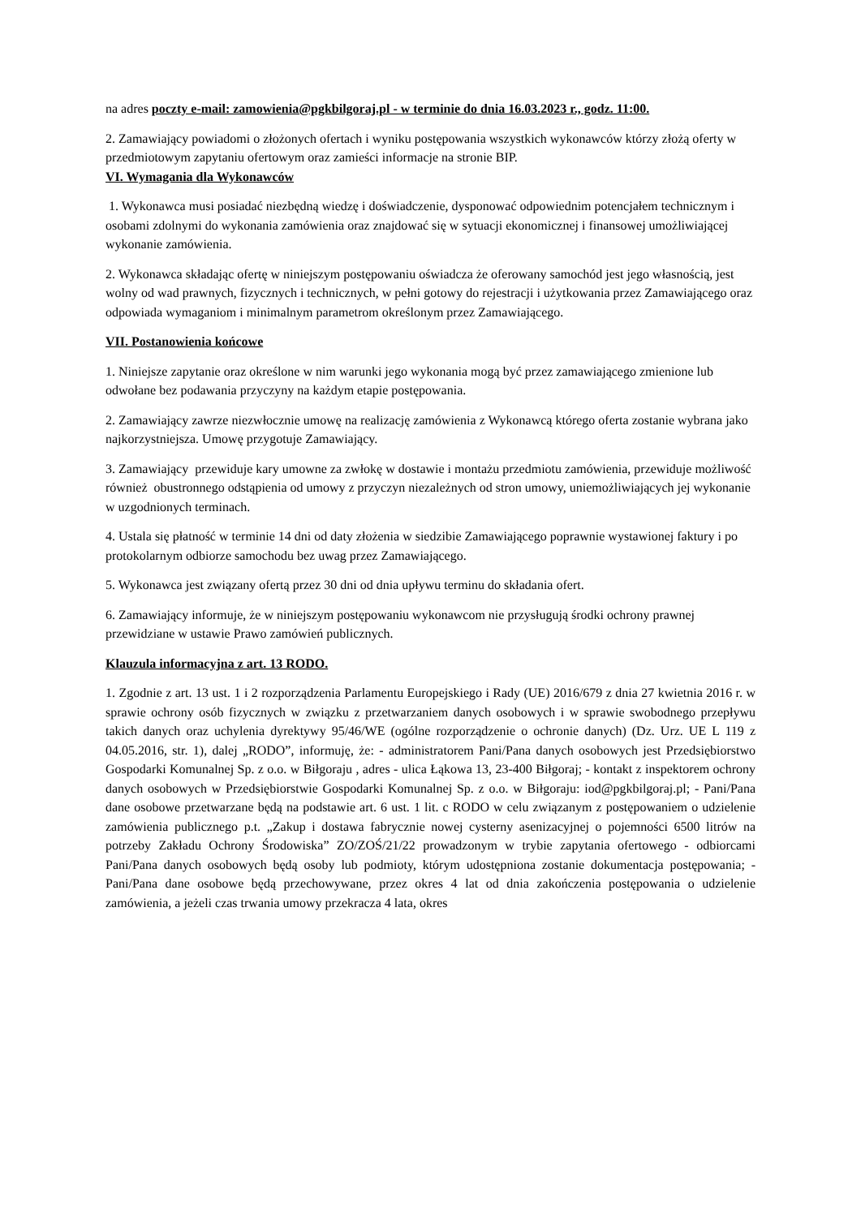na adres poczty e-mail: zamowienia@pgkbilgoraj.pl - w terminie do dnia 16.03.2023 r., godz. 11:00.
2. Zamawiający powiadomi o złożonych ofertach i wyniku postępowania wszystkich wykonawców którzy złożą oferty w przedmiotowym zapytaniu ofertowym oraz zamieści informacje na stronie BIP.
VI. Wymagania dla Wykonawców
1. Wykonawca musi posiadać niezbędną wiedzę i doświadczenie, dysponować odpowiednim potencjałem technicznym i osobami zdolnymi do wykonania zamówienia oraz znajdować się w sytuacji ekonomicznej i finansowej umożliwiającej wykonanie zamówienia.
2. Wykonawca składając ofertę w niniejszym postępowaniu oświadcza że oferowany samochód jest jego własnością, jest wolny od wad prawnych, fizycznych i technicznych, w pełni gotowy do rejestracji i użytkowania przez Zamawiającego oraz odpowiada wymaganiom i minimalnym parametrom określonym przez Zamawiającego.
VII. Postanowienia końcowe
1. Niniejsze zapytanie oraz określone w nim warunki jego wykonania mogą być przez zamawiającego zmienione lub odwołane bez podawania przyczyny na każdym etapie postępowania.
2. Zamawiający zawrze niezwłocznie umowę na realizację zamówienia z Wykonawcą którego oferta zostanie wybrana jako najkorzystniejsza. Umowę przygotuje Zamawiający.
3. Zamawiający przewiduje kary umowne za zwłokę w dostawie i montażu przedmiotu zamówienia, przewiduje możliwość również obustronnego odstąpienia od umowy z przyczyn niezależnych od stron umowy, uniemożliwiających jej wykonanie w uzgodnionych terminach.
4. Ustala się płatność w terminie 14 dni od daty złożenia w siedzibie Zamawiającego poprawnie wystawionej faktury i po protokolarnym odbiorze samochodu bez uwag przez Zamawiającego.
5. Wykonawca jest związany ofertą przez 30 dni od dnia upływu terminu do składania ofert.
6. Zamawiający informuje, że w niniejszym postępowaniu wykonawcom nie przysługują środki ochrony prawnej przewidziane w ustawie Prawo zamówień publicznych.
Klauzula informacyjna z art. 13 RODO.
1. Zgodnie z art. 13 ust. 1 i 2 rozporządzenia Parlamentu Europejskiego i Rady (UE) 2016/679 z dnia 27 kwietnia 2016 r. w sprawie ochrony osób fizycznych w związku z przetwarzaniem danych osobowych i w sprawie swobodnego przepływu takich danych oraz uchylenia dyrektywy 95/46/WE (ogólne rozporządzenie o ochronie danych) (Dz. Urz. UE L 119 z 04.05.2016, str. 1), dalej „RODO”, informuję, że: - administratorem Pani/Pana danych osobowych jest Przedsiębiorstwo Gospodarki Komunalnej Sp. z o.o. w Biłgoraju , adres - ulica Łąkowa 13, 23-400 Biłgoraj; - kontakt z inspektorem ochrony danych osobowych w Przedsiębiorstwie Gospodarki Komunalnej Sp. z o.o. w Biłgoraju: iod@pgkbilgoraj.pl; - Pani/Pana dane osobowe przetwarzane będą na podstawie art. 6 ust. 1 lit. c RODO w celu związanym z postępowaniem o udzielenie zamówienia publicznego p.t. „Zakup i dostawa fabrycznie nowej cysterny asenizacyjnej o pojemności 6500 litrów na potrzeby Zakładu Ochrony Środowiska” ZO/ZOŚ/21/22 prowadzonym w trybie zapytania ofertowego - odbiorcami Pani/Pana danych osobowych będą osoby lub podmioty, którym udostępniona zostanie dokumentacja postępowania; - Pani/Pana dane osobowe będą przechowywane, przez okres 4 lat od dnia zakończenia postępowania o udzielenie zamówienia, a jeżeli czas trwania umowy przekracza 4 lata, okres